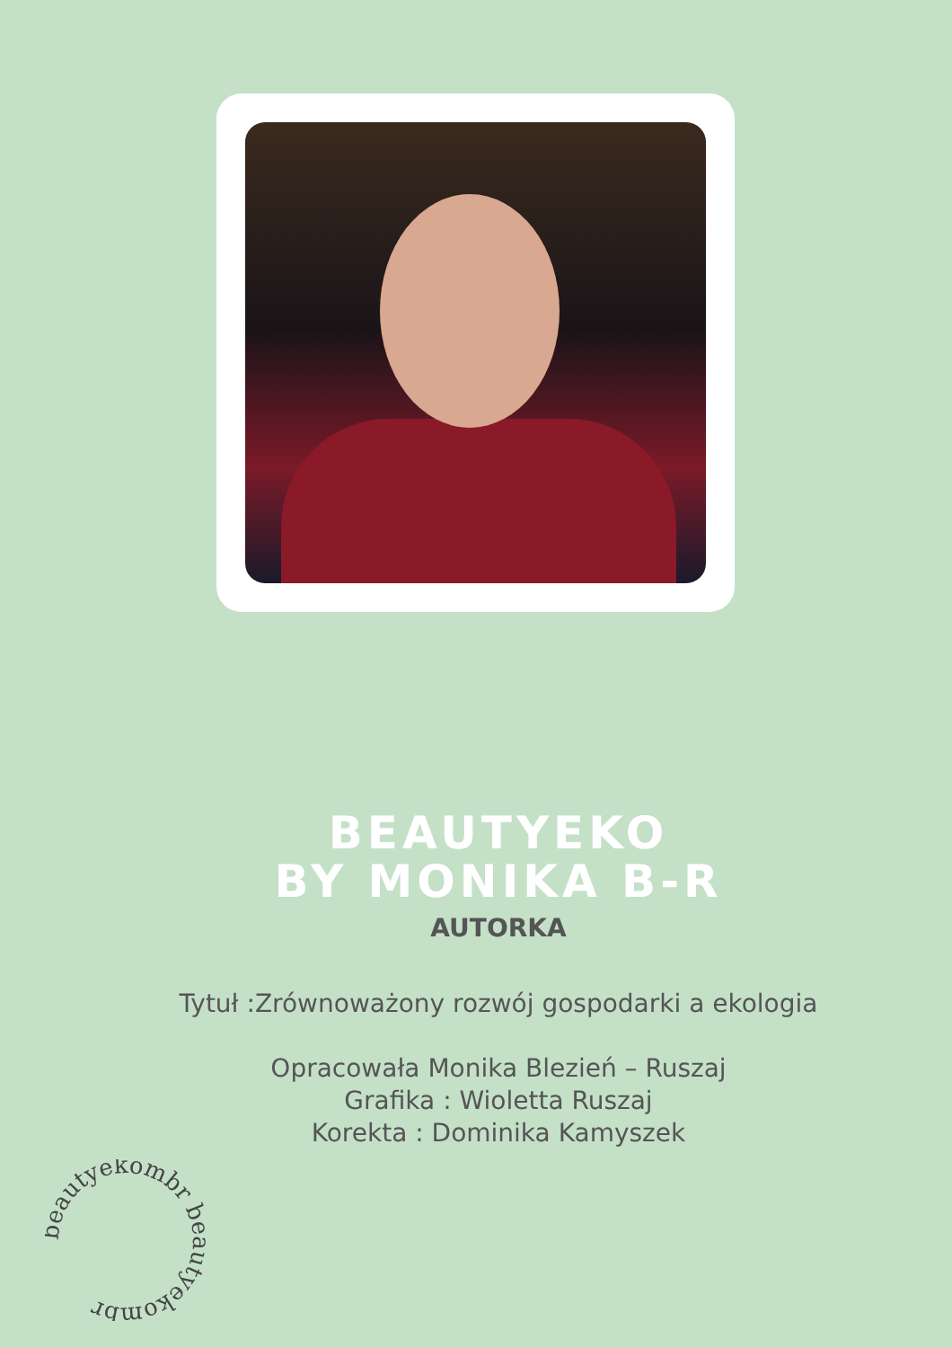BEAUTYEKO
BY MONIKA B-R
AUTORKA
Tytuł :Zrównoważony rozwój gospodarki a ekologia
Opracowała Monika Blezień – Ruszaj
Grafika : Wioletta Ruszaj
Korekta : Dominika Kamyszek
beautyekombr beautyekombr